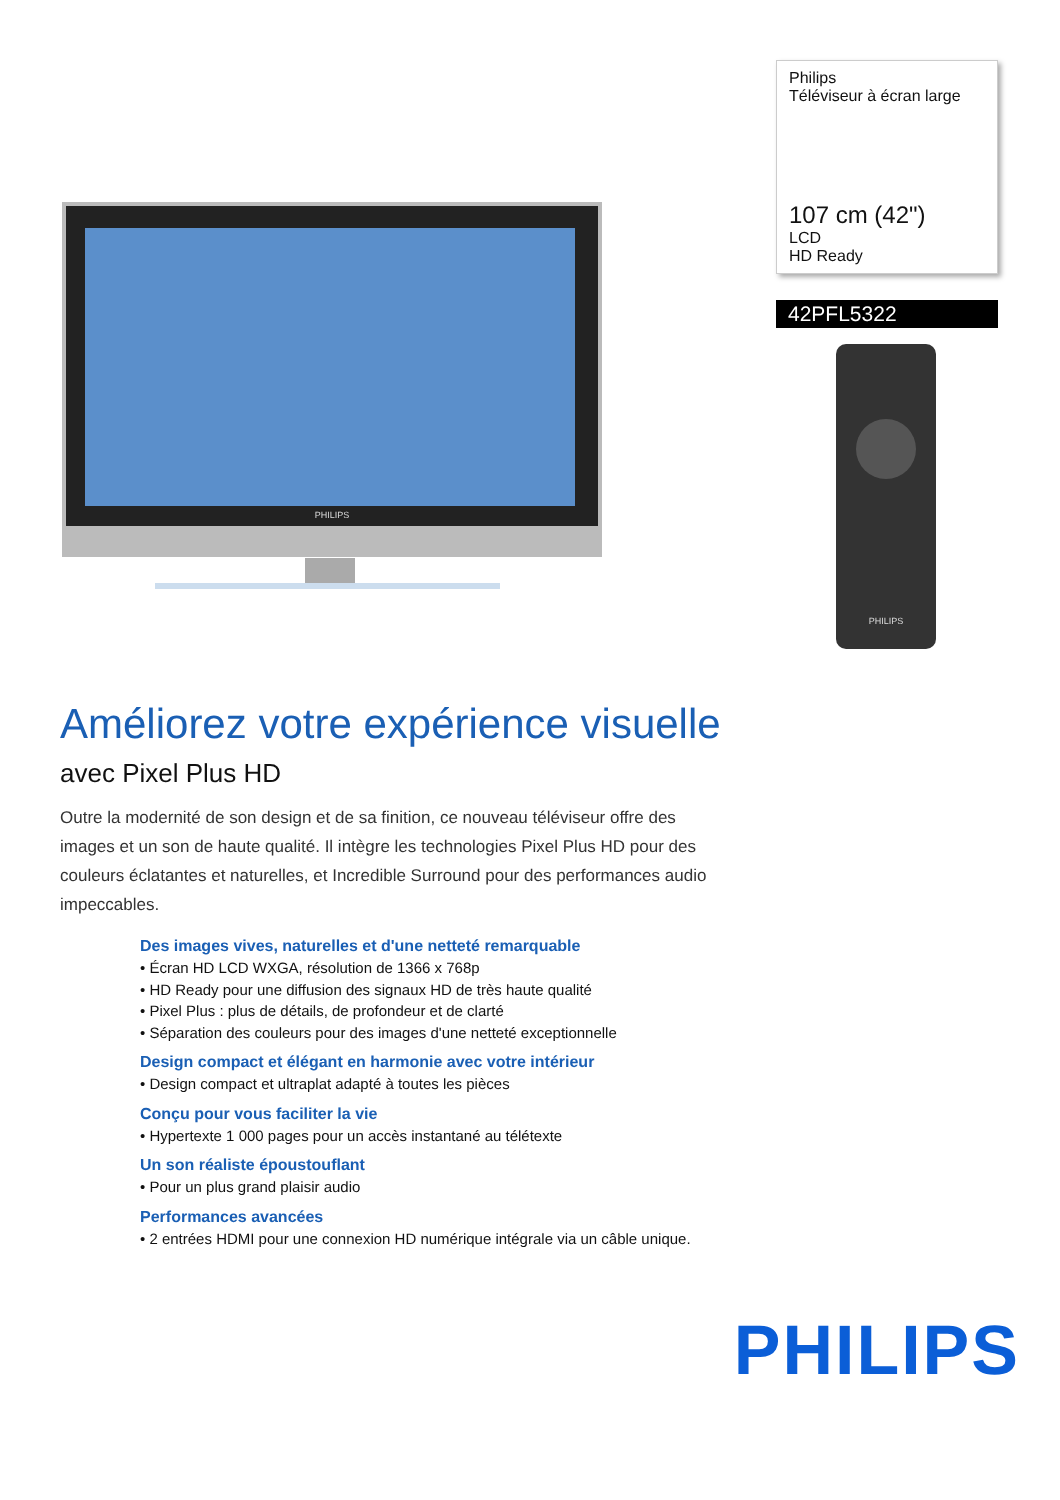PHILIPS
Philips
Téléviseur à écran large
107 cm (42")
LCD
HD Ready
42PFL5322
PHILIPS
Améliorez votre expérience visuelle
avec Pixel Plus HD
Outre la modernité de son design et de sa finition, ce nouveau téléviseur offre des images et un son de haute qualité. Il intègre les technologies Pixel Plus HD pour des couleurs éclatantes et naturelles, et Incredible Surround pour des performances audio impeccables.
Des images vives, naturelles et d'une netteté remarquable
• Écran HD LCD WXGA, résolution de 1366 x 768p
• HD Ready pour une diffusion des signaux HD de très haute qualité
• Pixel Plus : plus de détails, de profondeur et de clarté
• Séparation des couleurs pour des images d'une netteté exceptionnelle
Design compact et élégant en harmonie avec votre intérieur
• Design compact et ultraplat adapté à toutes les pièces
Conçu pour vous faciliter la vie
• Hypertexte 1 000 pages pour un accès instantané au télétexte
Un son réaliste époustouflant
• Pour un plus grand plaisir audio
Performances avancées
• 2 entrées HDMI pour une connexion HD numérique intégrale via un câble unique.
PHILIPS